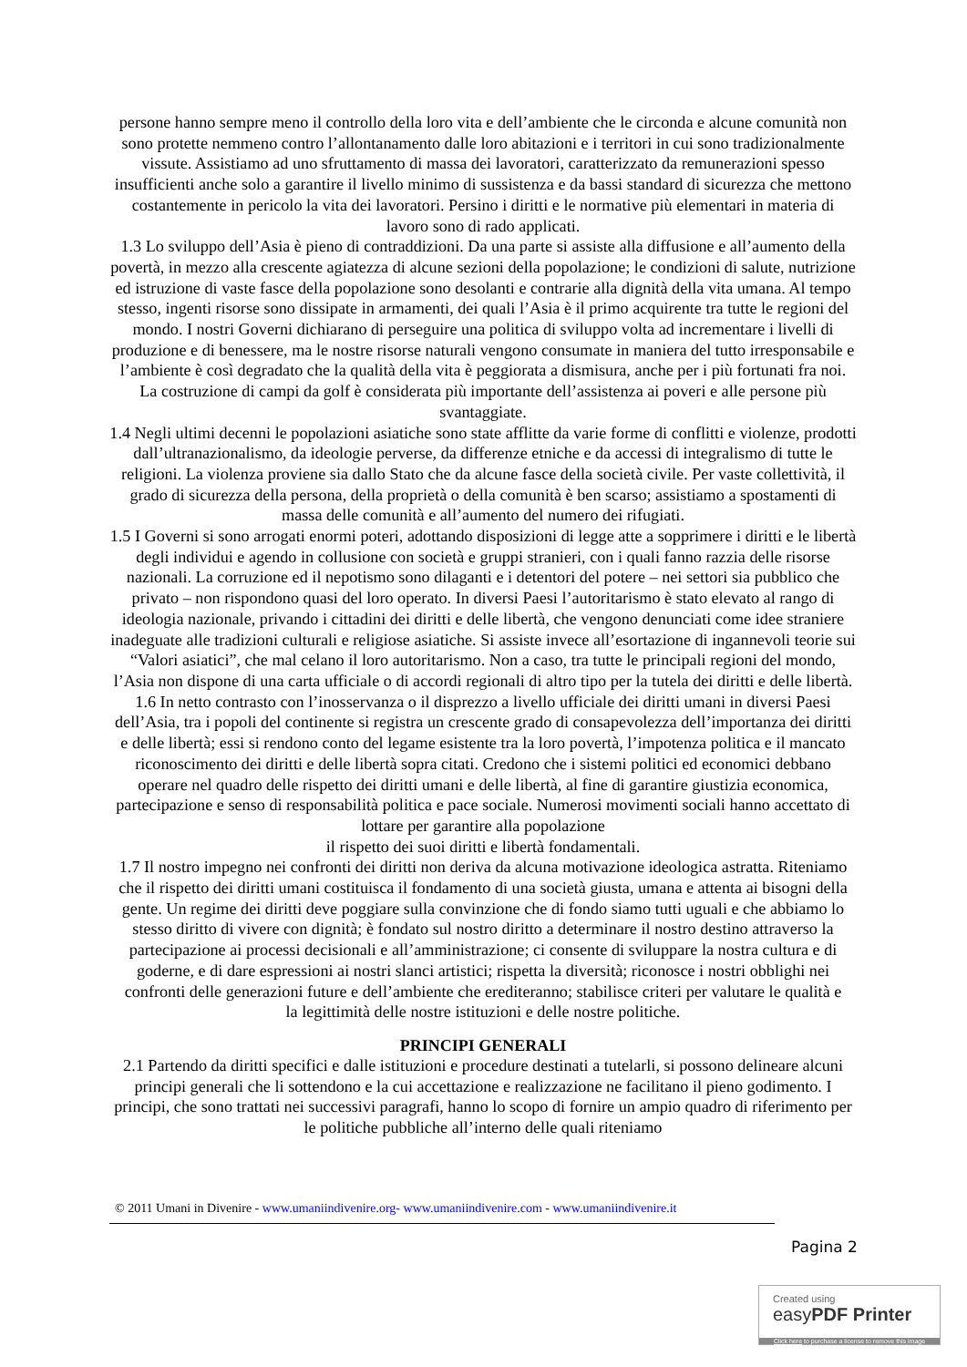persone hanno sempre meno il controllo della loro vita e dell’ambiente che le circonda e alcune comunità non sono protette nemmeno contro l’allontanamento dalle loro abitazioni e i territori in cui sono tradizionalmente vissute. Assistiamo ad uno sfruttamento di massa dei lavoratori, caratterizzato da remunerazioni spesso insufficienti anche solo a garantire il livello minimo di sussistenza e da bassi standard di sicurezza che mettono costantemente in pericolo la vita dei lavoratori. Persino i diritti e le normative più elementari in materia di lavoro sono di rado applicati.
1.3 Lo sviluppo dell’Asia è pieno di contraddizioni. Da una parte si assiste alla diffusione e all’aumento della povertà, in mezzo alla crescente agiatezza di alcune sezioni della popolazione; le condizioni di salute, nutrizione ed istruzione di vaste fasce della popolazione sono desolanti e contrarie alla dignità della vita umana. Al tempo stesso, ingenti risorse sono dissipate in armamenti, dei quali l’Asia è il primo acquirente tra tutte le regioni del mondo. I nostri Governi dichiarano di perseguire una politica di sviluppo volta ad incrementare i livelli di produzione e di benessere, ma le nostre risorse naturali vengono consumate in maniera del tutto irresponsabile e l’ambiente è così degradato che la qualità della vita è peggiorata a dismisura, anche per i più fortunati fra noi. La costruzione di campi da golf è considerata più importante dell’assistenza ai poveri e alle persone più svantaggiate.
1.4 Negli ultimi decenni le popolazioni asiatiche sono state afflitte da varie forme di conflitti e violenze, prodotti dall’ultranazionalismo, da ideologie perverse, da differenze etniche e da accessi di integralismo di tutte le religioni. La violenza proviene sia dallo Stato che da alcune fasce della società civile. Per vaste collettività, il grado di sicurezza della persona, della proprietà o della comunità è ben scarso; assistiamo a spostamenti di massa delle comunità e all’aumento del numero dei rifugiati.
1.5 I Governi si sono arrogati enormi poteri, adottando disposizioni di legge atte a sopprimere i diritti e le libertà degli individui e agendo in collusione con società e gruppi stranieri, con i quali fanno razzia delle risorse nazionali. La corruzione ed il nepotismo sono dilaganti e i detentori del potere – nei settori sia pubblico che privato – non rispondono quasi del loro operato. In diversi Paesi l’autoritarismo è stato elevato al rango di ideologia nazionale, privando i cittadini dei diritti e delle libertà, che vengono denunciati come idee straniere inadeguate alle tradizioni culturali e religiose asiatiche. Si assiste invece all’esortazione di ingannevoli teorie sui “Valori asiatici”, che mal celano il loro autoritarismo. Non a caso, tra tutte le principali regioni del mondo, l’Asia non dispone di una carta ufficiale o di accordi regionali di altro tipo per la tutela dei diritti e delle libertà.
1.6 In netto contrasto con l’inosservanza o il disprezzo a livello ufficiale dei diritti umani in diversi Paesi dell’Asia, tra i popoli del continente si registra un crescente grado di consapevolezza dell’importanza dei diritti e delle libertà; essi si rendono conto del legame esistente tra la loro povertà, l’impotenza politica e il mancato riconoscimento dei diritti e delle libertà sopra citati. Credono che i sistemi politici ed economici debbano operare nel quadro delle rispetto dei diritti umani e delle libertà, al fine di garantire giustizia economica, partecipazione e senso di responsabilità politica e pace sociale. Numerosi movimenti sociali hanno accettato di lottare per garantire alla popolazione
il rispetto dei suoi diritti e libertà fondamentali.
1.7 Il nostro impegno nei confronti dei diritti non deriva da alcuna motivazione ideologica astratta. Riteniamo che il rispetto dei diritti umani costituisca il fondamento di una società giusta, umana e attenta ai bisogni della gente. Un regime dei diritti deve poggiare sulla convinzione che di fondo siamo tutti uguali e che abbiamo lo stesso diritto di vivere con dignità; è fondato sul nostro diritto a determinare il nostro destino attraverso la partecipazione ai processi decisionali e all’amministrazione; ci consente di sviluppare la nostra cultura e di goderne, e di dare espressioni ai nostri slanci artistici; rispetta la diversità; riconosce i nostri obblighi nei confronti delle generazioni future e dell’ambiente che erediteranno; stabilisce criteri per valutare le qualità e
la legittimità delle nostre istituzioni e delle nostre politiche.
PRINCIPI GENERALI
2.1 Partendo da diritti specifici e dalle istituzioni e procedure destinati a tutelarli, si possono delineare alcuni principi generali che li sottendono e la cui accettazione e realizzazione ne facilitano il pieno godimento. I principi, che sono trattati nei successivi paragrafi, hanno lo scopo di fornire un ampio quadro di riferimento per le politiche pubbliche all’interno delle quali riteniamo
© 2011 Umani in Divenire - www.umaniindivenire.org- www.umaniindivenire.com - www.umaniindivenire.it
Pagina 2
Created using
easyPDF Printer
Click here to purchase a license to remove this image